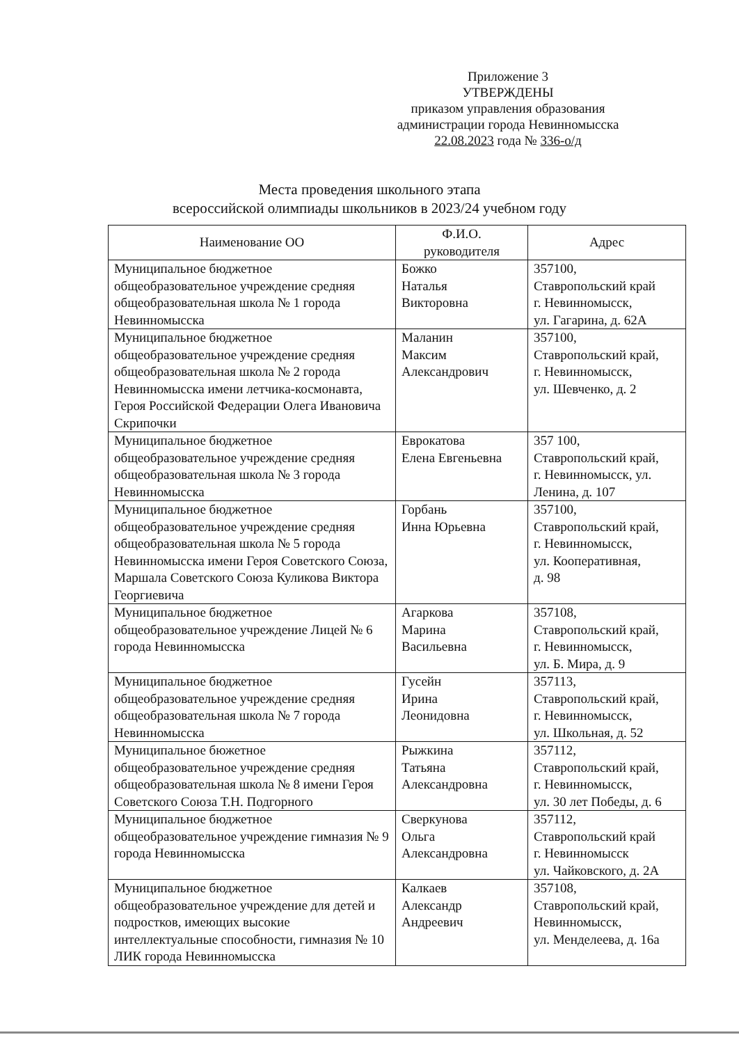Приложение 3
УТВЕРЖДЕНЫ
приказом управления образования
администрации города Невинномысска
22.08.2023 года № 336-о/д
Места проведения школьного этапа
всероссийской олимпиады школьников в 2023/24 учебном году
| Наименование ОО | Ф.И.О. руководителя | Адрес |
| --- | --- | --- |
| Муниципальное бюджетное общеобразовательное учреждение средняя общеобразовательная школа № 1 города Невинномысска | Божко Наталья Викторовна | 357100, Ставропольский край г. Невинномысск, ул. Гагарина, д. 62А |
| Муниципальное бюджетное общеобразовательное учреждение средняя общеобразовательная школа № 2 города Невинномысска имени летчика-космонавта, Героя Российской Федерации Олега Ивановича Скрипочки | Маланин Максим Александрович | 357100, Ставропольский край, г. Невинномысск, ул. Шевченко, д. 2 |
| Муниципальное бюджетное общеобразовательное учреждение средняя общеобразовательная школа № 3 города Невинномысска | Еврокатова Елена Евгеньевна | 357 100, Ставропольский край, г. Невинномысск, ул. Ленина, д. 107 |
| Муниципальное бюджетное общеобразовательное учреждение средняя общеобразовательная школа № 5 города Невинномысска имени Героя Советского Союза, Маршала Советского Союза Куликова Виктора Георгиевича | Горбань Инна Юрьевна | 357100, Ставропольский край, г. Невинномысск, ул. Кооперативная, д. 98 |
| Муниципальное бюджетное общеобразовательное учреждение Лицей № 6 города Невинномысска | Агаркова Марина Васильевна | 357108, Ставропольский край, г. Невинномысск, ул. Б. Мира, д. 9 |
| Муниципальное бюджетное общеобразовательное учреждение средняя общеобразовательная школа № 7 города Невинномысска | Гусейн Ирина Леонидовна | 357113, Ставропольский край, г. Невинномысск, ул. Школьная, д. 52 |
| Муниципальное бюжетное общеобразовательное учреждение средняя общеобразовательная школа № 8 имени Героя Советского Союза Т.Н. Подгорного | Рыжкина Татьяна Александровна | 357112, Ставропольский край, г. Невинномысск, ул. 30 лет Победы, д. 6 |
| Муниципальное бюджетное общеобразовательное учреждение гимназия № 9 города Невинномысска | Сверкунова Ольга Александровна | 357112, Ставропольский край г. Невинномысск ул. Чайковского, д. 2А |
| Муниципальное бюджетное общеобразовательное учреждение для детей и подростков, имеющих высокие интеллектуальные способности, гимназия № 10 ЛИК города Невинномысска | Калкаев Александр Андреевич | 357108, Ставропольский край, Невинномысск, ул. Менделеева, д. 16а |